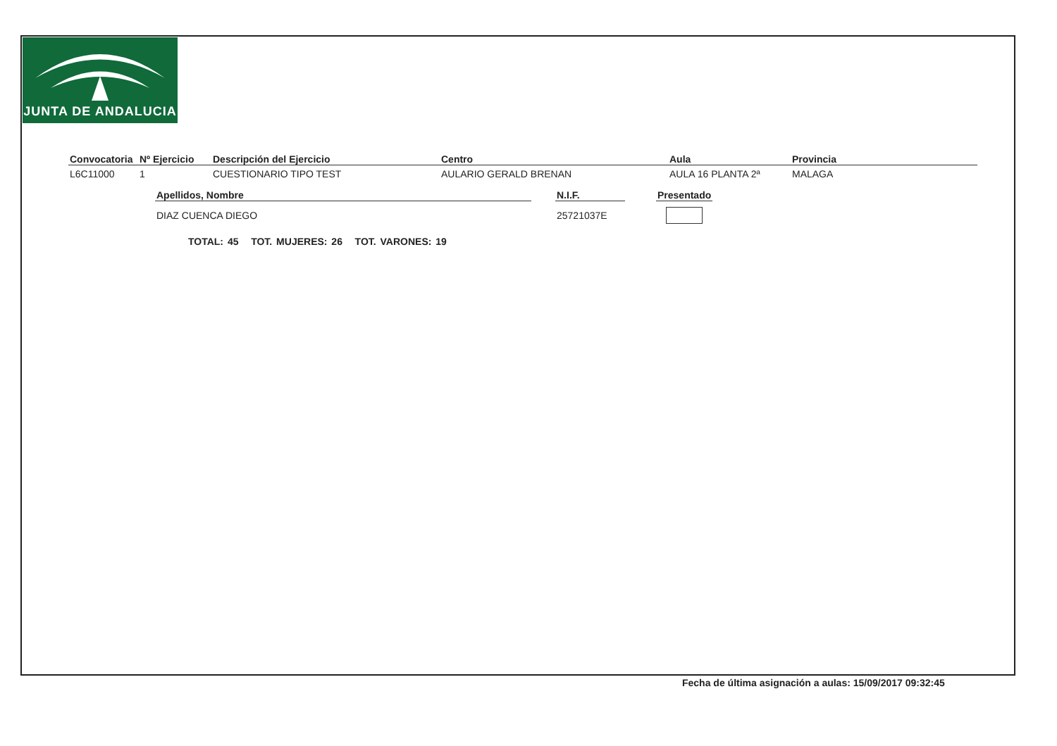JUNTA DE ANDALUCIA
| Convocatoria | Nº Ejercicio | Descripción del Ejercicio | Centro | Aula | Provincia |
| --- | --- | --- | --- | --- | --- |
| L6C11000 | 1 | CUESTIONARIO TIPO TEST | AULARIO GERALD BRENAN | AULA 16 PLANTA 2ª | MALAGA |
| Apellidos, Nombre | | N.I.F. | | Presentado |
| --- | --- | --- | --- | --- |
| DIAZ CUENCA DIEGO | | 25721037E | | |
TOTAL: 45 TOT. MUJERES: 26 TOT. VARONES: 19
Fecha de última asignación a aulas: 15/09/2017 09:32:45